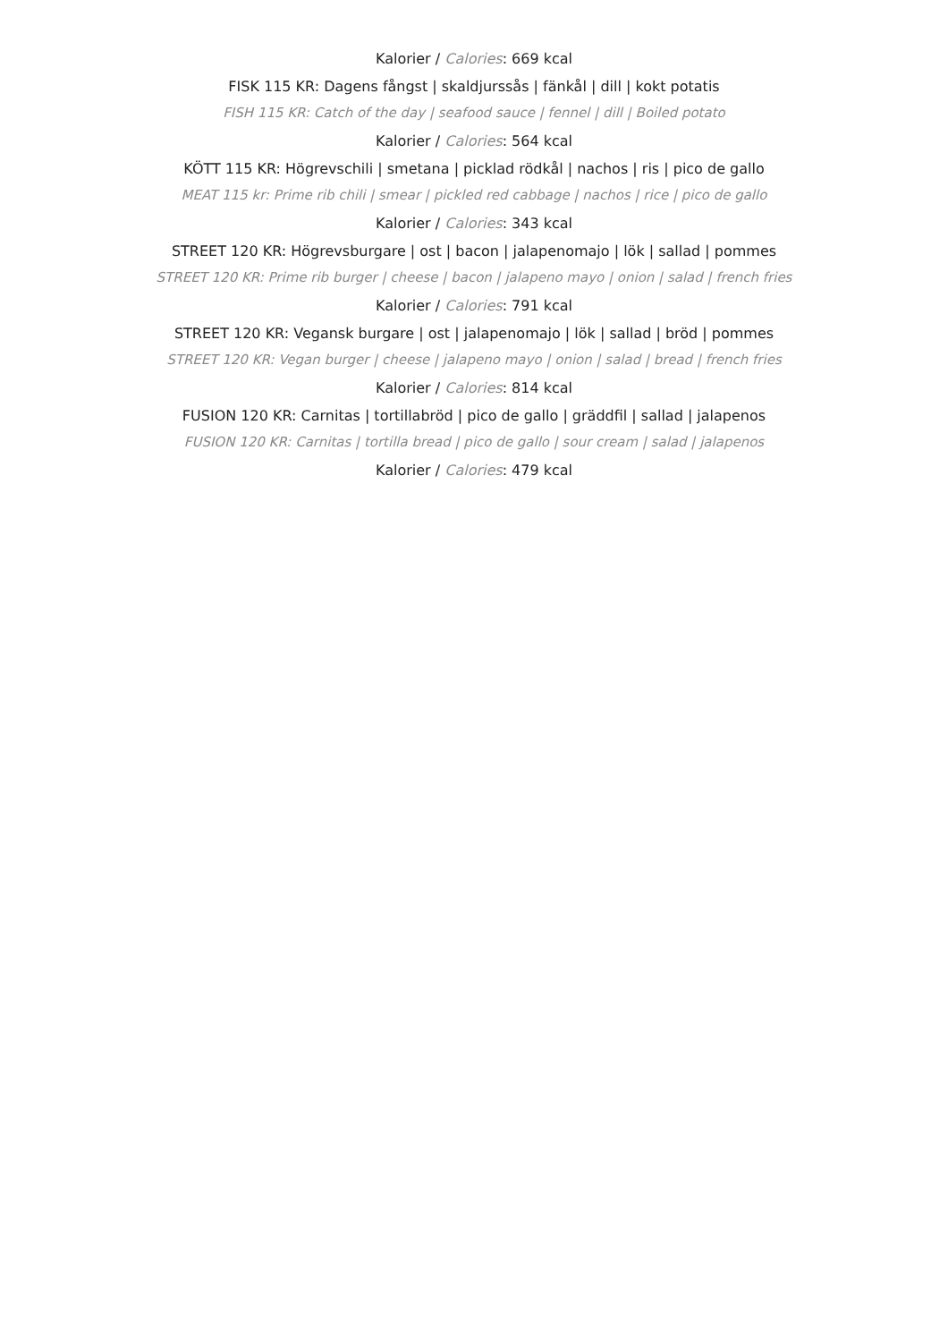Kalorier / Calories: 669 kcal
FISK 115 KR: Dagens fångst | skaldjurssås | fänkål | dill | kokt potatis
FISH 115 KR: Catch of the day | seafood sauce | fennel | dill | Boiled potato
Kalorier / Calories: 564 kcal
KÖTT 115 KR: Högrevschili | smetana | picklad rödkål | nachos | ris | pico de gallo
MEAT 115 kr: Prime rib chili | smear | pickled red cabbage | nachos | rice | pico de gallo
Kalorier / Calories: 343 kcal
STREET 120 KR: Högrevsburgare | ost | bacon | jalapenomajo | lök | sallad | pommes
STREET 120 KR: Prime rib burger | cheese | bacon | jalapeno mayo | onion | salad | french fries
Kalorier / Calories: 791 kcal
STREET 120 KR: Vegansk burgare | ost | jalapenomajo | lök | sallad | bröd | pommes
STREET 120 KR: Vegan burger | cheese | jalapeno mayo | onion | salad | bread | french fries
Kalorier / Calories: 814 kcal
FUSION 120 KR: Carnitas | tortillabröd | pico de gallo | gräddfil | sallad | jalapenos
FUSION 120 KR: Carnitas | tortilla bread | pico de gallo | sour cream | salad | jalapenos
Kalorier / Calories: 479 kcal